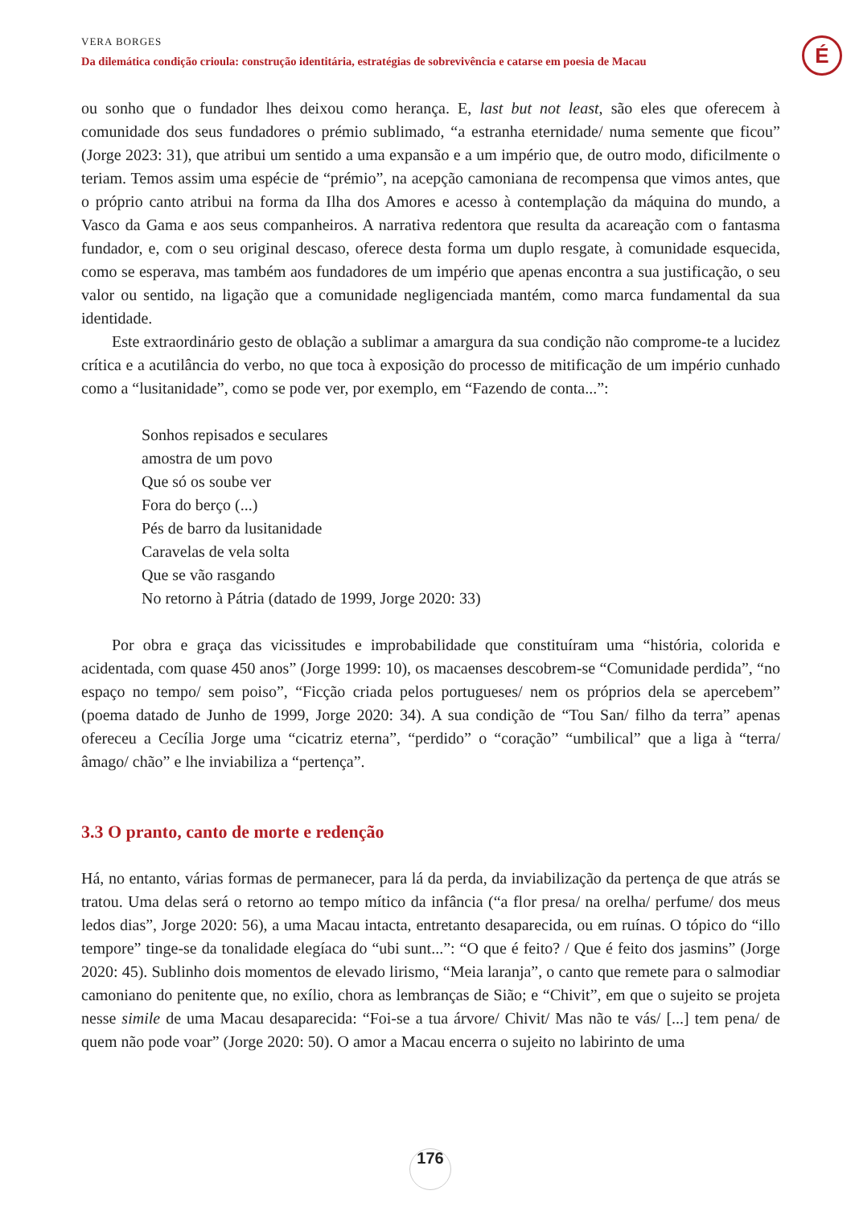VERA BORGES
Da dilemática condição crioula: construção identitária, estratégias de sobrevivência e catarse em poesia de Macau
É
ou sonho que o fundador lhes deixou como herança. E, last but not least, são eles que oferecem à comunidade dos seus fundadores o prémio sublimado, “a estranha eternidade/ numa semente que ficou” (Jorge 2023: 31), que atribui um sentido a uma expansão e a um império que, de outro modo, dificilmente o teriam. Temos assim uma espécie de “prémio”, na acepção camoniana de recompensa que vimos antes, que o próprio canto atribui na forma da Ilha dos Amores e acesso à contemplação da máquina do mundo, a Vasco da Gama e aos seus companheiros. A narrativa redentora que resulta da acareação com o fantasma fundador, e, com o seu original descaso, oferece desta forma um duplo resgate, à comunidade esquecida, como se esperava, mas também aos fundadores de um império que apenas encontra a sua justificação, o seu valor ou sentido, na ligação que a comunidade negligenciada mantém, como marca fundamental da sua identidade.
Este extraordinário gesto de oblação a sublimar a amargura da sua condição não comprome-te a lucidez crítica e a acutilância do verbo, no que toca à exposição do processo de mitificação de um império cunhado como a “lusitanidade”, como se pode ver, por exemplo, em “Fazendo de conta...”:
Sonhos repisados e seculares
amostra de um povo
Que só os soube ver
Fora do berço (...)
Pés de barro da lusitanidade
Caravelas de vela solta
Que se vão rasgando
No retorno à Pátria (datado de 1999, Jorge 2020: 33)
Por obra e graça das vicissitudes e improbabilidade que constituíram uma “história, colorida e acidentada, com quase 450 anos” (Jorge 1999: 10), os macaenses descobrem-se “Comunidade perdida”, “no espaço no tempo/ sem poiso”, “Ficção criada pelos portugueses/ nem os próprios dela se apercebem” (poema datado de Junho de 1999, Jorge 2020: 34). A sua condição de “Tou San/ filho da terra” apenas ofereceu a Cecília Jorge uma “cicatriz eterna”, “perdido” o “coração” “umbilical” que a liga à “terra/ âmago/ chão” e lhe inviabiliza a “pertença”.
3.3 O pranto, canto de morte e redenção
Há, no entanto, várias formas de permanecer, para lá da perda, da inviabilização da pertença de que atrás se tratou. Uma delas será o retorno ao tempo mítico da infância (“a flor presa/ na orelha/ perfume/ dos meus ledos dias”, Jorge 2020: 56), a uma Macau intacta, entretanto desaparecida, ou em ruínas. O tópico do “illo tempore” tinge-se da tonalidade elegíaca do “ubi sunt...”: “O que é feito? / Que é feito dos jasmins” (Jorge 2020: 45). Sublinho dois momentos de elevado lirismo, “Meia laranja”, o canto que remete para o salmodiar camoniano do penitente que, no exílio, chora as lembranças de Sião; e “Chivit”, em que o sujeito se projeta nesse simile de uma Macau desaparecida: “Foi-se a tua árvore/ Chivit/ Mas não te vás/ [...] tem pena/ de quem não pode voar” (Jorge 2020: 50). O amor a Macau encerra o sujeito no labirinto de uma
176